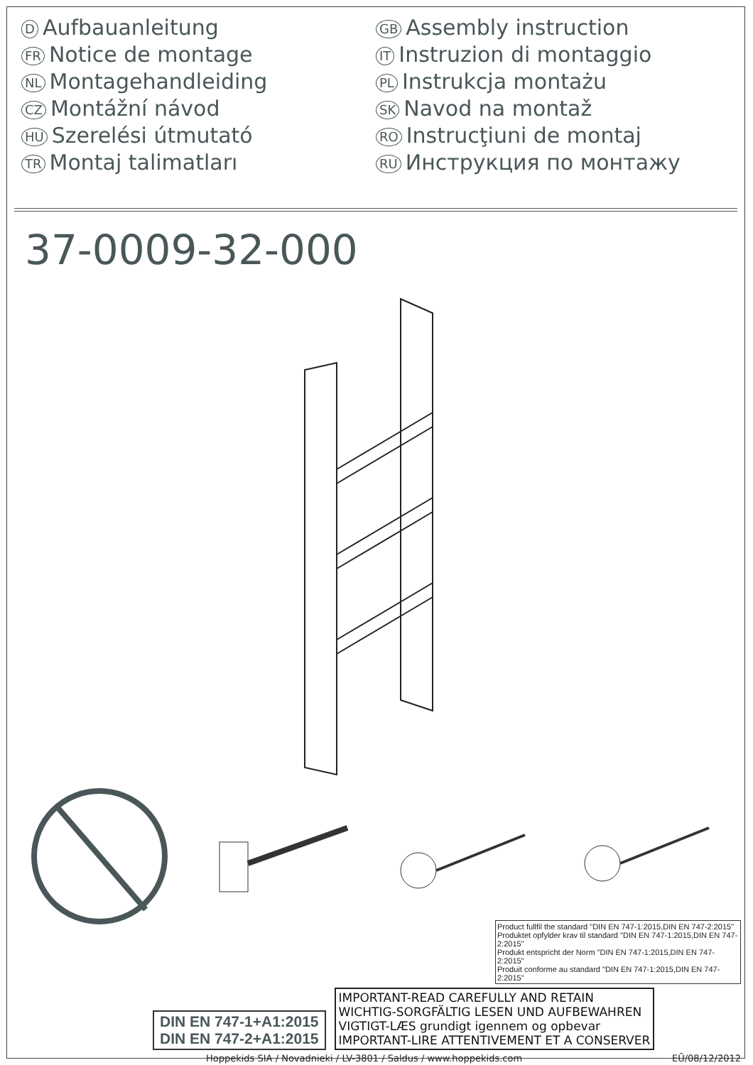D Aufbauanleitung
FR Notice de montage
NL Montagehandleiding
CZ Montážní návod
HU Szerelési útmutató
TR Montaj talimatları
GB Assembly instruction
IT Instruzion di montaggio
PL Instrukcja montażu
SK Navod na montaž
RO Instrucţiuni de montaj
RU Инструкция по монтажу
37-0009-32-000
Product fullfil the standard "DIN EN 747-1:2015,DIN EN 747-2:2015"
Produktet opfylder krav til standard "DIN EN 747-1:2015,DIN EN 747-2:2015"
Produkt entspricht der Norm "DIN EN 747-1:2015,DIN EN 747-2:2015"
Produit conforme au standard "DIN EN 747-1:2015,DIN EN 747-2:2015"
DIN EN 747-1+A1:2015
DIN EN 747-2+A1:2015
IMPORTANT-READ CAREFULLY AND RETAIN
WICHTIG-SORGFÄLTIG LESEN UND AUFBEWAHREN
VIGTIGT-LÆS grundigt igennem og opbevar
IMPORTANT-LIRE ATTENTIVEMENT ET A CONSERVER
Hoppekids SIA / Novadnieki / LV-3801 / Saldus / www.hoppekids.com EŪ/08/12/2012